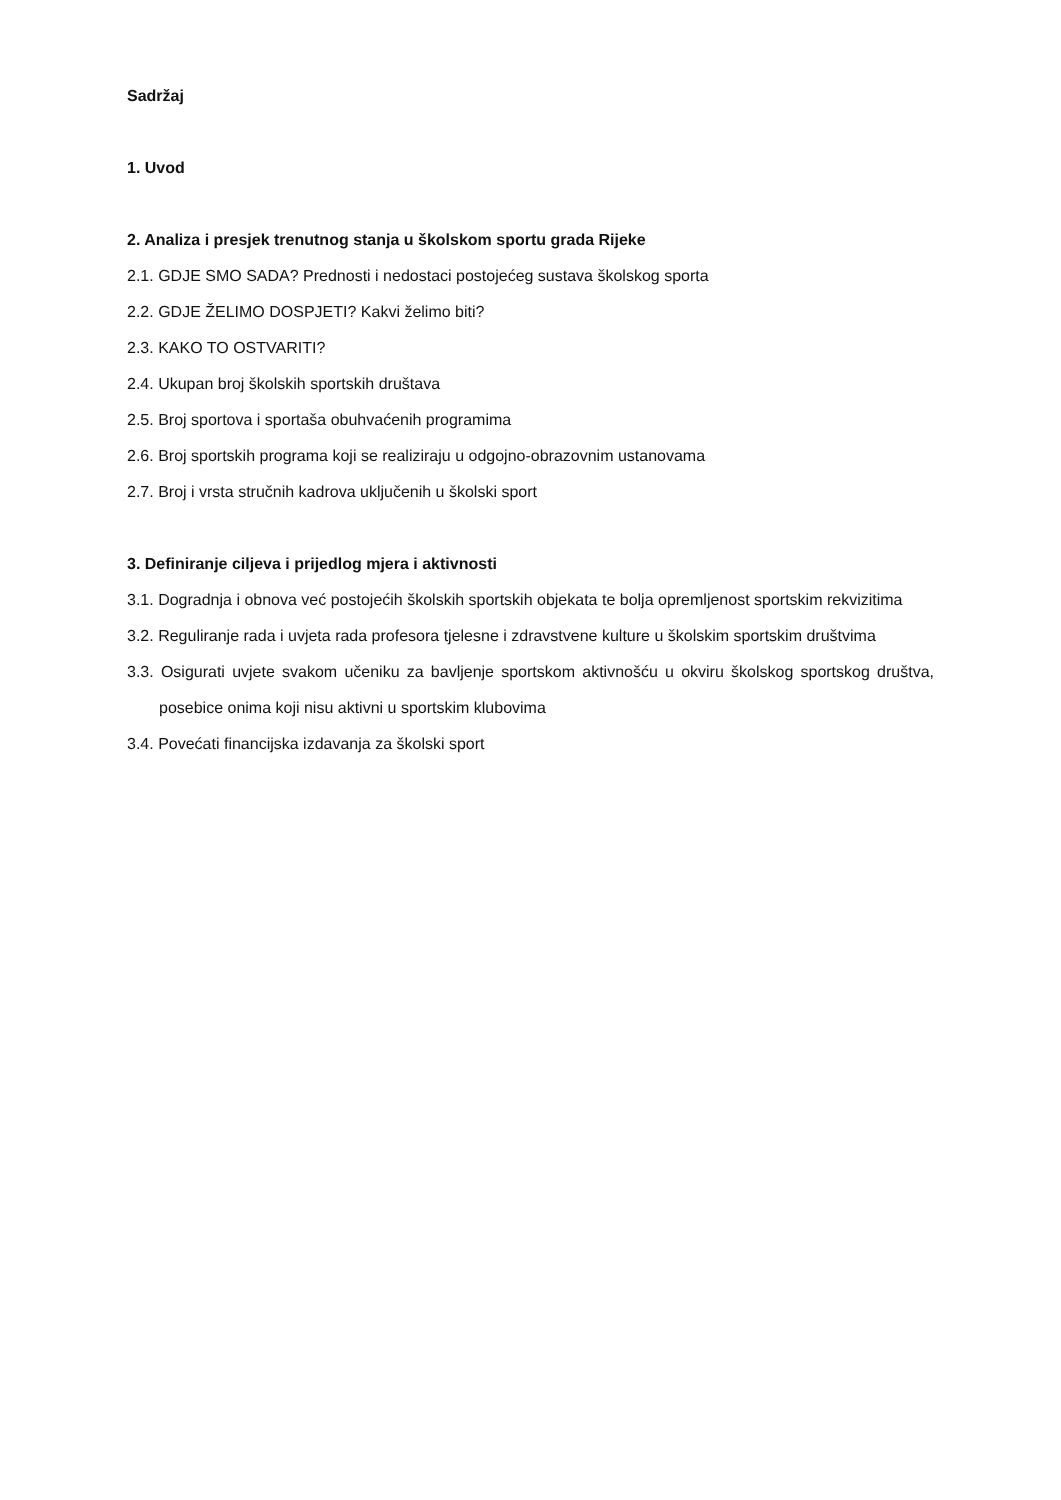Sadržaj
1. Uvod
2. Analiza i presjek trenutnog stanja u školskom sportu grada Rijeke
2.1. GDJE SMO SADA? Prednosti i nedostaci postojećeg sustava školskog sporta
2.2. GDJE ŽELIMO DOSPJETI? Kakvi želimo biti?
2.3. KAKO TO OSTVARITI?
2.4. Ukupan broj školskih sportskih društava
2.5. Broj sportova i sportaša obuhvaćenih programima
2.6. Broj sportskih programa koji se realiziraju u odgojno-obrazovnim ustanovama
2.7. Broj i vrsta stručnih kadrova uključenih u školski sport
3. Definiranje ciljeva i prijedlog mjera i aktivnosti
3.1. Dogradnja i obnova već postojećih školskih sportskih objekata te bolja opremljenost sportskim rekvizitima
3.2. Reguliranje rada i uvjeta rada profesora tjelesne i zdravstvene kulture u školskim sportskim društvima
3.3. Osigurati uvjete svakom učeniku za bavljenje sportskom aktivnošću u okviru školskog sportskog društva, posebice onima koji nisu aktivni u sportskim klubovima
3.4. Povećati financijska izdavanja za školski sport